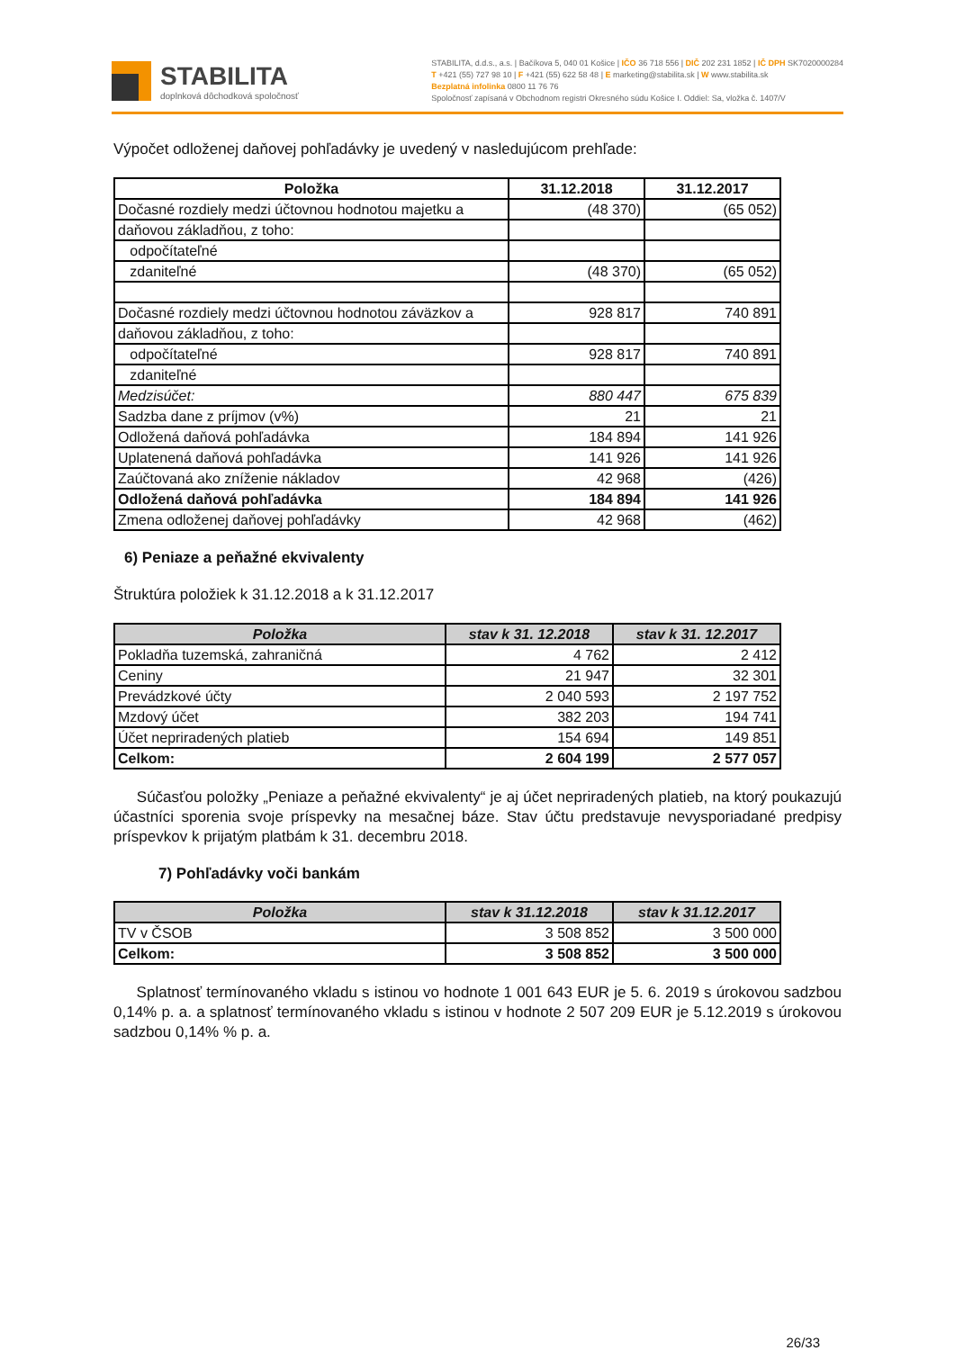STABILITA
doplnková dôchodková spoločnosť
STABILITA, d.d.s., a.s. | Bačíkova 5, 040 01 Košice | IČO 36 718 556 | DIČ 202 231 1852 | IČ DPH SK7020000284
T +421 (55) 727 98 10 | F +421 (55) 622 58 48 | E marketing@stabilita.sk | W www.stabilita.sk
Bezplatná infolinka 0800 11 76 76
Spoločnosť zapísaná v Obchodnom registri Okresného súdu Košice I. Oddiel: Sa, vložka č. 1407/V
Výpočet odloženej daňovej pohľadávky je uvedený v nasledujúcom prehľade:
| Položka | 31.12.2018 | 31.12.2017 |
| --- | --- | --- |
| Dočasné rozdiely medzi účtovnou hodnotou majetku a | (48 370) | (65 052) |
| daňovou základňou, z toho: | | |
| odpočítateľné | | |
| zdaniteľné | (48 370) | (65 052) |
| Dočasné rozdiely medzi účtovnou hodnotou záväzkov a | 928 817 | 740 891 |
| daňovou základňou, z toho: | | |
| odpočítateľné | 928 817 | 740 891 |
| zdaniteľné | | |
| Medzisúčet: | 880 447 | 675 839 |
| Sadzba dane z príjmov (v%) | 21 | 21 |
| Odložená daňová pohľadávka | 184 894 | 141 926 |
| Uplatenená daňová pohľadávka | 141 926 | 141 926 |
| Zaúčtovaná ako zníženie nákladov | 42 968 | (426) |
| Odložená daňová pohľadávka | 184 894 | 141 926 |
| Zmena odloženej daňovej pohľadávky | 42 968 | (462) |
6) Peniaze a peňažné ekvivalenty
Štruktúra položiek k 31.12.2018 a k 31.12.2017
| Položka | stav k 31. 12.2018 | stav k 31. 12.2017 |
| --- | --- | --- |
| Pokladňa tuzemská, zahraničná | 4 762 | 2 412 |
| Ceniny | 21 947 | 32 301 |
| Prevádzkové účty | 2 040 593 | 2 197 752 |
| Mzdový účet | 382 203 | 194 741 |
| Účet nepriradených platieb | 154 694 | 149 851 |
| Celkom: | 2 604 199 | 2 577 057 |
Súčasťou položky „Peniaze a peňažné ekvivalenty“ je aj účet nepriradených platieb, na ktorý poukazujú účastníci sporenia svoje príspevky na mesačnej báze. Stav účtu predstavuje nevysporiadané predpisy príspevkov k prijatým platbám k 31. decembru 2018.
7) Pohľadávky voči bankám
| Položka | stav k 31.12.2018 | stav k 31.12.2017 |
| --- | --- | --- |
| TV v ČSOB | 3 508 852 | 3 500 000 |
| Celkom: | 3 508 852 | 3 500 000 |
Splatnosť termínovaného vkladu s istinou vo hodnote 1 001 643 EUR je 5. 6. 2019 s úrokovou sadzbou 0,14% p. a. a splatnosť termínovaného vkladu s istinou v hodnote 2 507 209 EUR je 5.12.2019 s úrokovou sadzbou 0,14% % p. a.
26/33